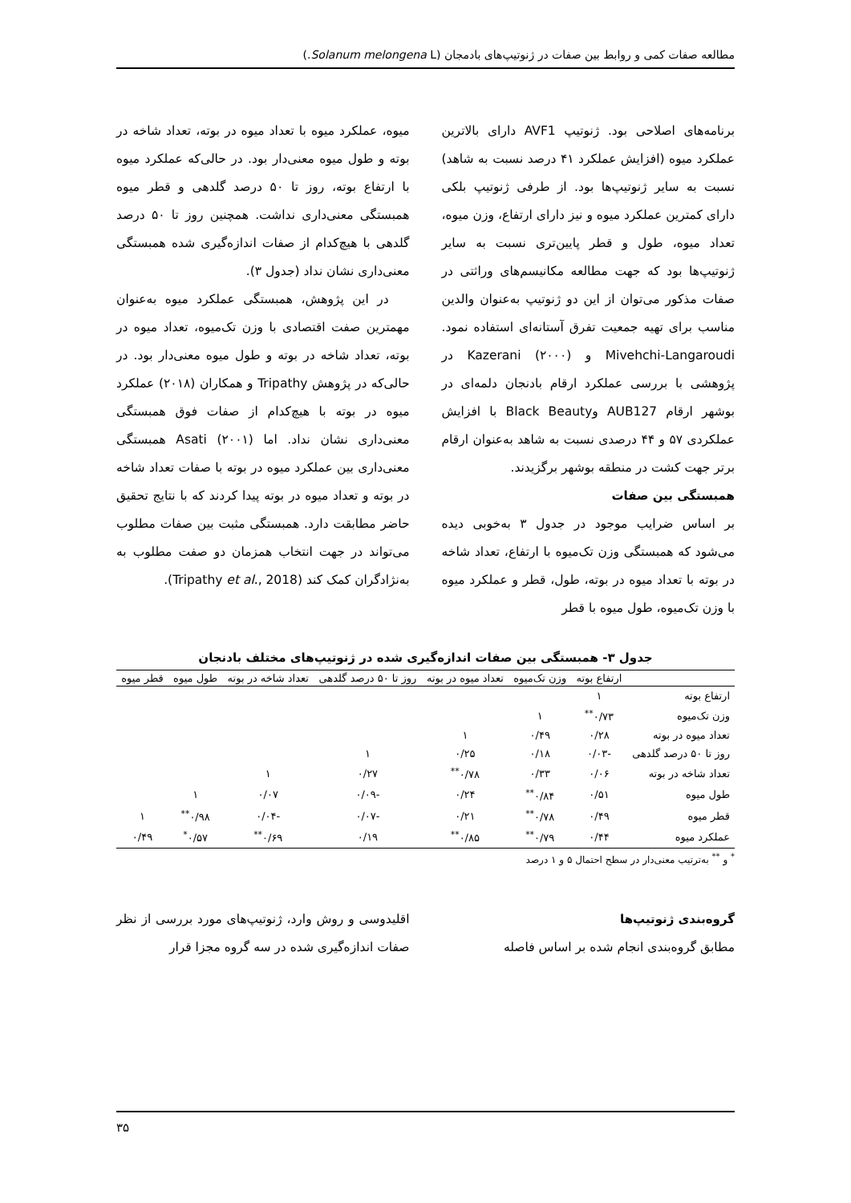مطالعه صفات کمی و روابط بین صفات در ژنوتیپ‌های بادمجان (Solanum melongena L.)
برنامه‌های اصلاحی بود. ژنوتیپ AVF1 دارای بالاترین عملکرد میوه (افزایش عملکرد ۴۱ درصد نسبت به شاهد) نسبت به سایر ژنوتیپ‌ها بود. از طرفی ژنوتیپ بلکی دارای کمترین عملکرد میوه و نیز دارای ارتفاع، وزن میوه، تعداد میوه، طول و قطر پایین‌تری نسبت به سایر ژنوتیپ‌ها بود که جهت مطالعه مکانیسم‌های وراثتی در صفات مذکور می‌توان از این دو ژنوتیپ به‌عنوان والدین مناسب برای تهیه جمعیت تفرق آستانه‌ای استفاده نمود. Mivehchi-Langaroudi و Kazerani (۲۰۰۰) در پژوهشی با بررسی عملکرد ارقام بادنجان دلمه‌ای در بوشهر ارقام AUB127 وBlack Beauty با افزایش عملکردی ۵۷ و ۴۴ درصدی نسبت به شاهد به‌عنوان ارقام برتر جهت کشت در منطقه بوشهر برگزیدند.
همبستگی بین صفات
بر اساس ضرایب موجود در جدول ۳ به‌خوبی دیده می‌شود که همبستگی وزن تک‌میوه با ارتفاع، تعداد شاخه در بوته با تعداد میوه در بوته، طول، قطر و عملکرد میوه با وزن تک‌میوه، طول میوه با قطر
میوه، عملکرد میوه با تعداد میوه در بوته، تعداد شاخه در بوته و طول میوه معنی‌دار بود. در حالی‌که عملکرد میوه با ارتفاع بوته، روز تا ۵۰ درصد گلدهی و قطر میوه همبستگی معنی‌داری نداشت. همچنین روز تا ۵۰ درصد گلدهی با هیچ‌کدام از صفات اندازه‌گیری شده همبستگی معنی‌داری نشان نداد (جدول ۳).
در این پژوهش، همبستگی عملکرد میوه به‌عنوان مهمترین صفت اقتصادی با وزن تک‌میوه، تعداد میوه در بوته، تعداد شاخه در بوته و طول میوه معنی‌دار بود. در حالی‌که در پژوهش Tripathy و همکاران (۲۰۱۸) عملکرد میوه در بوته با هیچ‌کدام از صفات فوق همبستگی معنی‌داری نشان نداد. اما Asati (۲۰۰۱) همبستگی معنی‌داری بین عملکرد میوه در بوته با صفات تعداد شاخه در بوته و تعداد میوه در بوته پیدا کردند که با نتایج تحقیق حاضر مطابقت دارد. همبستگی مثبت بین صفات مطلوب می‌تواند در جهت انتخاب همزمان دو صفت مطلوب به به‌نژادگران کمک کند (Tripathy et al., 2018).
جدول ۳- همبستگی بین صفات اندازه‌گیری شده در ژنوتیپ‌های مختلف بادنجان
| | ارتفاع بوته | وزن تک‌میوه | تعداد میوه در بوته | روز تا ۵۰ درصد گلدهی | تعداد شاخه در بوته | طول میوه | قطر میوه |
| --- | --- | --- | --- | --- | --- | --- | --- |
| ارتفاع بوته | ۱ | | | | | | |
| وزن تک‌میوه | ۰/۷۳<sup>**</sup> | ۱ | | | | | |
| تعداد میوه در بوته | ۰/۲۸ | ۰/۴۹ | ۱ | | | | |
| روز تا ۵۰ درصد گلدهی | -۰/۰۳ | ۰/۱۸ | ۰/۲۵ | ۱ | | | |
| تعداد شاخه در بوته | ۰/۰۶ | ۰/۳۳ | ۰/۷۸<sup>**</sup> | ۰/۲۷ | ۱ | | |
| طول میوه | ۰/۵۱ | ۰/۸۴<sup>**</sup> | ۰/۲۴ | -۰/۰۹ | ۰/۰۷ | ۱ | |
| قطر میوه | ۰/۴۹ | ۰/۷۸<sup>**</sup> | ۰/۲۱ | -۰/۰۷ | -۰/۰۴ | ۰/۹۸<sup>**</sup> | ۱ |
| عملکرد میوه | ۰/۴۴ | ۰/۷۹<sup>**</sup> | ۰/۸۵<sup>**</sup> | ۰/۱۹ | ۰/۶۹<sup>**</sup> | ۰/۵۷<sup>*</sup> | ۰/۴۹ |
<sup>*</sup> و <sup>**</sup> به‌ترتیب معنی‌دار در سطح احتمال ۵ و ۱ درصد
گروه‌بندی ژنوتیپ‌ها
مطابق گروه‌بندی انجام شده بر اساس فاصله
اقلیدوسی و روش وارد، ژنوتیپ‌های مورد بررسی از نظر صفات اندازه‌گیری شده در سه گروه مجزا قرار
۳۵